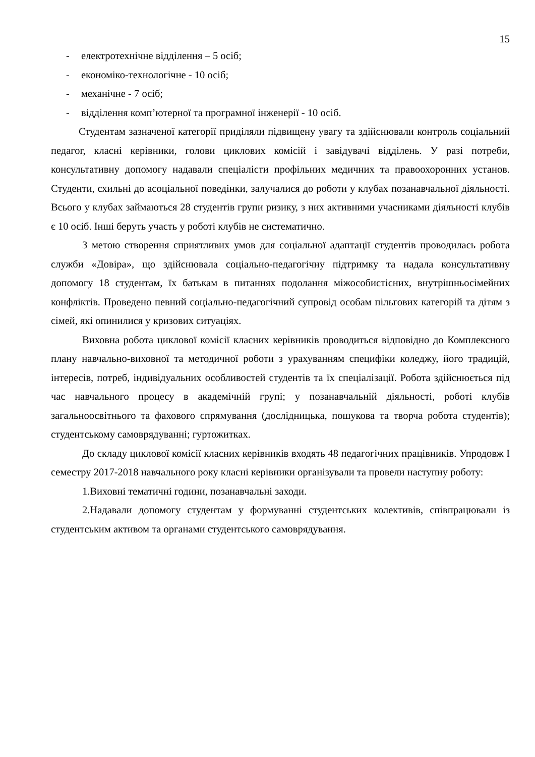15
- електротехнічне відділення – 5 осіб;
- економіко-технологічне - 10 осіб;
- механічне - 7 осіб;
- відділення комп’ютерної та програмної інженерії - 10 осіб.
Студентам зазначеної категорії приділяли підвищену увагу та здійснювали контроль соціальний педагог, класні керівники, голови циклових комісій і завідувачі відділень. У разі потреби, консультативну допомогу надавали спеціалісти профільних медичних та правоохоронних установ. Студенти, схильні до асоціальної поведінки, залучалися до роботи у клубах позанавчальної діяльності. Всього у клубах займаються 28 студентів групи ризику, з них активними учасниками діяльності клубів є 10 осіб. Інші беруть участь у роботі клубів не систематично.
З метою створення сприятливих умов для соціальної адаптації студентів проводилась робота служби «Довіра», що здійснювала соціально-педагогічну підтримку та надала консультативну допомогу 18 студентам, їх батькам в питаннях подолання міжособистісних, внутрішньосімейних конфліктів. Проведено певний соціально-педагогічний супровід особам пільгових категорій та дітям з сімей, які опинилися у кризових ситуаціях.
Виховна робота циклової комісії класних керівників проводиться відповідно до Комплексного плану навчально-виховної та методичної роботи з урахуванням специфіки коледжу, його традицій, інтересів, потреб, індивідуальних особливостей студентів та їх спеціалізації. Робота здійснюється під час навчального процесу в академічній групі; у позанавчальній діяльності, роботі клубів загальноосвітнього та фахового спрямування (дослідницька, пошукова та творча робота студентів); студентському самоврядуванні; гуртожитках.
До складу циклової комісії класних керівників входять 48 педагогічних працівників. Упродовж І семестру 2017-2018 навчального року класні керівники організували та провели наступну роботу:
1.Виховні тематичні години, позанавчальні заходи.
2.Надавали допомогу студентам у формуванні студентських колективів, співпрацювали із студентським активом та органами студентського самоврядування.